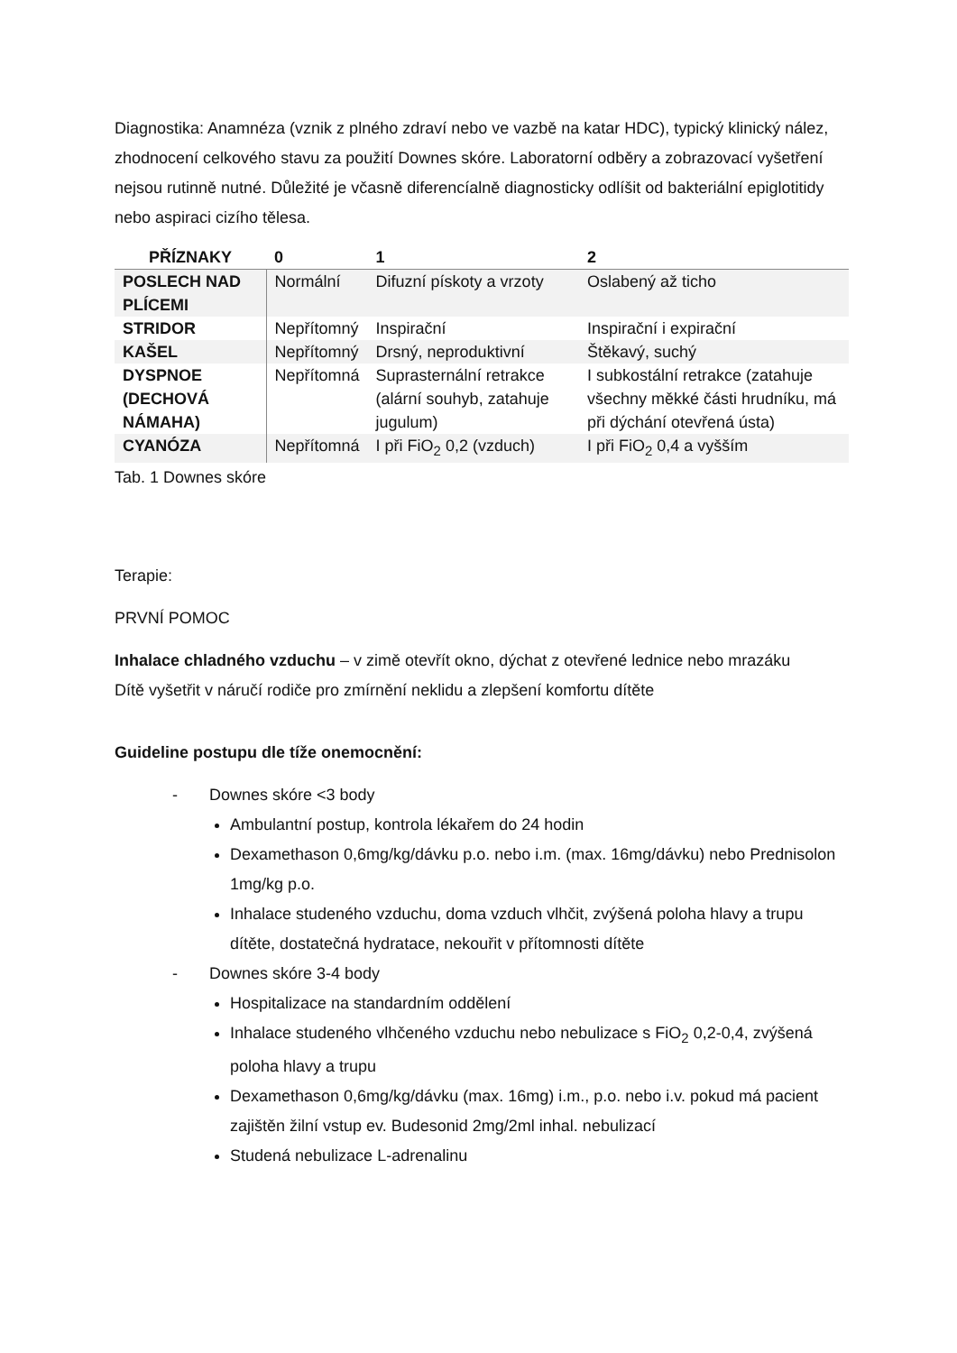Diagnostika: Anamnéza (vznik z plného zdraví nebo ve vazbě na katar HDC), typický klinický nález, zhodnocení celkového stavu za použití Downes skóre. Laboratorní odběry a zobrazovací vyšetření nejsou rutinně nutné. Důležité je včasně diferencíalně diagnosticky odlíšit od bakteriální epiglotitidy nebo aspiraci cizího tělesa.
| PŘÍZNAKY | 0 | 1 | 2 |
| --- | --- | --- | --- |
| POSLECH NAD PLÍCEMI | Normální | Difuzní pískoty a vrzoty | Oslabený až ticho |
| STRIDOR | Nepřítomný | Inspirační | Inspirační i expirační |
| KAŠEL | Nepřítomný | Drsný, neproduktivní | Štěkavý, suchý |
| DYSPNOE (DECHOVÁ NÁMAHA) | Nepřítomná | Suprasternální retrakce (alární souhyb, zatahuje jugulum) | I subkostální retrakce (zatahuje všechny měkké části hrudníku, má při dýchání otevřená ústa) |
| CYANÓZA | Nepřítomná | I při FiO<sub>2</sub> 0,2 (vzduch) | I při FiO<sub>2</sub> 0,4 a vyšším |
Tab. 1 Downes skóre
Terapie:
PRVNÍ POMOC
Inhalace chladného vzduchu – v zimě otevřít okno, dýchat z otevřené lednice nebo mrazáku
Dítě vyšetřit v náručí rodiče pro zmírnění neklidu a zlepšení komfortu dítěte
Guideline postupu dle tíže onemocnění:
- Downes skóre <3 body
Ambulantní postup, kontrola lékařem do 24 hodin
Dexamethason 0,6mg/kg/dávku p.o. nebo i.m. (max. 16mg/dávku) nebo Prednisolon 1mg/kg p.o.
Inhalace studeného vzduchu, doma vzduch vlhčit, zvýšená poloha hlavy a trupu dítěte, dostatečná hydratace, nekouřit v přítomnosti dítěte
- Downes skóre 3-4 body
Hospitalizace na standardním oddělení
Inhalace studeného vlhčeného vzduchu nebo nebulizace s FiO<sub>2</sub> 0,2-0,4, zvýšená poloha hlavy a trupu
Dexamethason 0,6mg/kg/dávku (max. 16mg) i.m., p.o. nebo i.v. pokud má pacient zajištěn žilní vstup ev. Budesonid 2mg/2ml inhal. nebulizací
Studená nebulizace L-adrenalinu